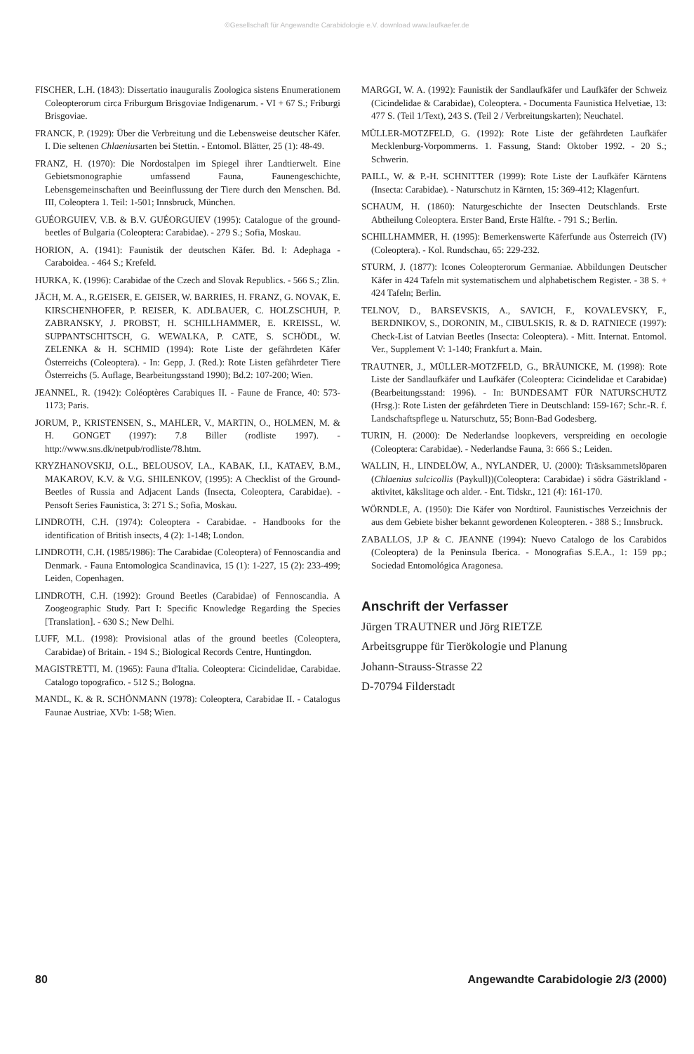©Gesellschaft für Angewandte Carabidologie e.V. download www.laufkaefer.de
FISCHER, L.H. (1843): Dissertatio inauguralis Zoologica sistens Enumerationem Coleopterorum circa Friburgum Brisgoviae Indigenarum. - VI + 67 S.; Friburgi Brisgoviae.
FRANCK, P. (1929): Über die Verbreitung und die Lebensweise deutscher Käfer. I. Die seltenen Chlaeniusarten bei Stettin. - Entomol. Blätter, 25 (1): 48-49.
FRANZ, H. (1970): Die Nordostalpen im Spiegel ihrer Landtierwelt. Eine Gebietsmonographie umfassend Fauna, Faunengeschichte, Lebensgemeinschaften und Beeinflussung der Tiere durch den Menschen. Bd. III, Coleoptera 1. Teil: 1-501; Innsbruck, München.
GUÉORGUIEV, V.B. & B.V. GUÉORGUIEV (1995): Catalogue of the ground-beetles of Bulgaria (Coleoptera: Carabidae). - 279 S.; Sofia, Moskau.
HORION, A. (1941): Faunistik der deutschen Käfer. Bd. I: Adephaga - Caraboidea. - 464 S.; Krefeld.
HURKA, K. (1996): Carabidae of the Czech and Slovak Republics. - 566 S.; Zlin.
JÄCH, M. A., R.GEISER, E. GEISER, W. BARRIES, H. FRANZ, G. NOVAK, E. KIRSCHENHOFER, P. REISER, K. ADLBAUER, C. HOLZSCHUH, P. ZABRANSKY, J. PROBST, H. SCHILLHAMMER, E. KREISSL, W. SUPPANTSCHITSCH, G. WEWALKA, P. CATE, S. SCHÖDL, W. ZELENKA & H. SCHMID (1994): Rote Liste der gefährdeten Käfer Österreichs (Coleoptera). - In: Gepp, J. (Red.): Rote Listen gefährdeter Tiere Österreichs (5. Auflage, Bearbeitungsstand 1990); Bd.2: 107-200; Wien.
JEANNEL, R. (1942): Coléoptères Carabiques II. - Faune de France, 40: 573-1173; Paris.
JORUM, P., KRISTENSEN, S., MAHLER, V., MARTIN, O., HOLMEN, M. & H. GONGET (1997): 7.8 Biller (rodliste 1997). - http://www.sns.dk/netpub/rodliste/78.htm.
KRYZHANOVSKIJ, O.L., BELOUSOV, I.A., KABAK, I.I., KATAEV, B.M., MAKAROV, K.V. & V.G. SHILENKOV, (1995): A Checklist of the Ground-Beetles of Russia and Adjacent Lands (Insecta, Coleoptera, Carabidae). - Pensoft Series Faunistica, 3: 271 S.; Sofia, Moskau.
LINDROTH, C.H. (1974): Coleoptera - Carabidae. - Handbooks for the identification of British insects, 4 (2): 1-148; London.
LINDROTH, C.H. (1985/1986): The Carabidae (Coleoptera) of Fennoscandia and Denmark. - Fauna Entomologica Scandinavica, 15 (1): 1-227, 15 (2): 233-499; Leiden, Copenhagen.
LINDROTH, C.H. (1992): Ground Beetles (Carabidae) of Fennoscandia. A Zoogeographic Study. Part I: Specific Knowledge Regarding the Species [Translation]. - 630 S.; New Delhi.
LUFF, M.L. (1998): Provisional atlas of the ground beetles (Coleoptera, Carabidae) of Britain. - 194 S.; Biological Records Centre, Huntingdon.
MAGISTRETTI, M. (1965): Fauna d'Italia. Coleoptera: Cicindelidae, Carabidae. Catalogo topografico. - 512 S.; Bologna.
MANDL, K. & R. SCHÖNMANN (1978): Coleoptera, Carabidae II. - Catalogus Faunae Austriae, XVb: 1-58; Wien.
MARGGI, W. A. (1992): Faunistik der Sandlaufkäfer und Laufkäfer der Schweiz (Cicindelidae & Carabidae), Coleoptera. - Documenta Faunistica Helvetiae, 13: 477 S. (Teil 1/Text), 243 S. (Teil 2 / Verbreitungskarten); Neuchatel.
MÜLLER-MOTZFELD, G. (1992): Rote Liste der gefährdeten Laufkäfer Mecklenburg-Vorpommerns. 1. Fassung, Stand: Oktober 1992. - 20 S.; Schwerin.
PAILL, W. & P.-H. SCHNITTER (1999): Rote Liste der Laufkäfer Kärntens (Insecta: Carabidae). - Naturschutz in Kärnten, 15: 369-412; Klagenfurt.
SCHAUM, H. (1860): Naturgeschichte der Insecten Deutschlands. Erste Abtheilung Coleoptera. Erster Band, Erste Hälfte. - 791 S.; Berlin.
SCHILLHAMMER, H. (1995): Bemerkenswerte Käferfunde aus Österreich (IV)(Coleoptera). - Kol. Rundschau, 65: 229-232.
STURM, J. (1877): Icones Coleopterorum Germaniae. Abbildungen Deutscher Käfer in 424 Tafeln mit systematischem und alphabetischem Register. - 38 S. + 424 Tafeln; Berlin.
TELNOV, D., BARSEVSKIS, A., SAVICH, F., KOVALEVSKY, F., BERDNIKOV, S., DORONIN, M., CIBULSKIS, R. & D. RATNIECE (1997): Check-List of Latvian Beetles (Insecta: Coleoptera). - Mitt. Internat. Entomol. Ver., Supplement V: 1-140; Frankfurt a. Main.
TRAUTNER, J., MÜLLER-MOTZFELD, G., BRÄUNICKE, M. (1998): Rote Liste der Sandlaufkäfer und Laufkäfer (Coleoptera: Cicindelidae et Carabidae)(Bearbeitungsstand: 1996). - In: BUNDESAMT FÜR NATURSCHUTZ (Hrsg.): Rote Listen der gefährdeten Tiere in Deutschland: 159-167; Schr.-R. f. Landschaftspflege u. Naturschutz, 55; Bonn-Bad Godesberg.
TURIN, H. (2000): De Nederlandse loopkevers, verspreiding en oecologie (Coleoptera: Carabidae). - Nederlandse Fauna, 3: 666 S.; Leiden.
WALLIN, H., LINDELÖW, A., NYLANDER, U. (2000): Träsksammetslöparen (Chlaenius sulcicollis (Paykull))(Coleoptera: Carabidae) i södra Gästrikland - aktivitet, käkslitage och alder. - Ent. Tidskr., 121 (4): 161-170.
WÖRNDLE, A. (1950): Die Käfer von Nordtirol. Faunistisches Verzeichnis der aus dem Gebiete bisher bekannt gewordenen Koleopteren. - 388 S.; Innsbruck.
ZABALLOS, J.P & C. JEANNE (1994): Nuevo Catalogo de los Carabidos (Coleoptera) de la Peninsula Iberica. - Monografias S.E.A., 1: 159 pp.; Sociedad Entomológica Aragonesa.
Anschrift der Verfasser
Jürgen TRAUTNER und Jörg RIETZE
Arbeitsgruppe für Tierökologie und Planung
Johann-Strauss-Strasse 22
D-70794 Filderstadt
80 Angewandte Carabidologie 2/3 (2000)